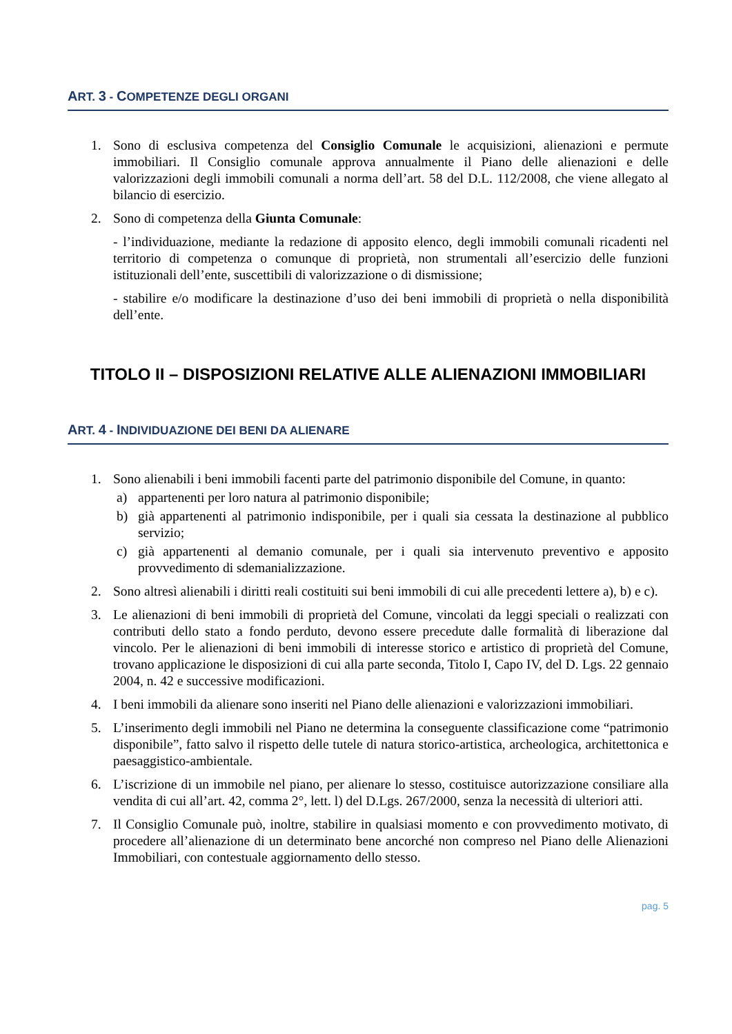ART. 3 - COMPETENZE DEGLI ORGANI
1. Sono di esclusiva competenza del Consiglio Comunale le acquisizioni, alienazioni e permute immobiliari. Il Consiglio comunale approva annualmente il Piano delle alienazioni e delle valorizzazioni degli immobili comunali a norma dell’art. 58 del D.L. 112/2008, che viene allegato al bilancio di esercizio.
2. Sono di competenza della Giunta Comunale:
- l’individuazione, mediante la redazione di apposito elenco, degli immobili comunali ricadenti nel territorio di competenza o comunque di proprietà, non strumentali all’esercizio delle funzioni istituzionali dell’ente, suscettibili di valorizzazione o di dismissione;
- stabilire e/o modificare la destinazione d’uso dei beni immobili di proprietà o nella disponibilità dell’ente.
TITOLO II – DISPOSIZIONI RELATIVE ALLE ALIENAZIONI IMMOBILIARI
ART. 4 - INDIVIDUAZIONE DEI BENI DA ALIENARE
1. Sono alienabili i beni immobili facenti parte del patrimonio disponibile del Comune, in quanto:
a) appartenenti per loro natura al patrimonio disponibile;
b) già appartenenti al patrimonio indisponibile, per i quali sia cessata la destinazione al pubblico servizio;
c) già appartenenti al demanio comunale, per i quali sia intervenuto preventivo e apposito provvedimento di sdemanializzazione.
2. Sono altresì alienabili i diritti reali costituiti sui beni immobili di cui alle precedenti lettere a), b) e c).
3. Le alienazioni di beni immobili di proprietà del Comune, vincolati da leggi speciali o realizzati con contributi dello stato a fondo perduto, devono essere precedute dalle formalità di liberazione dal vincolo. Per le alienazioni di beni immobili di interesse storico e artistico di proprietà del Comune, trovano applicazione le disposizioni di cui alla parte seconda, Titolo I, Capo IV, del D. Lgs. 22 gennaio 2004, n. 42 e successive modificazioni.
4. I beni immobili da alienare sono inseriti nel Piano delle alienazioni e valorizzazioni immobiliari.
5. L’inserimento degli immobili nel Piano ne determina la conseguente classificazione come “patrimonio disponibile”, fatto salvo il rispetto delle tutele di natura storico-artistica, archeologica, architettonica e paesaggistico-ambientale.
6. L’iscrizione di un immobile nel piano, per alienare lo stesso, costituisce autorizzazione consiliare alla vendita di cui all’art. 42, comma 2°, lett. l) del D.Lgs. 267/2000, senza la necessità di ulteriori atti.
7. Il Consiglio Comunale può, inoltre, stabilire in qualsiasi momento e con provvedimento motivato, di procedere all’alienazione di un determinato bene ancorché non compreso nel Piano delle Alienazioni Immobiliari, con contestuale aggiornamento dello stesso.
pag. 5